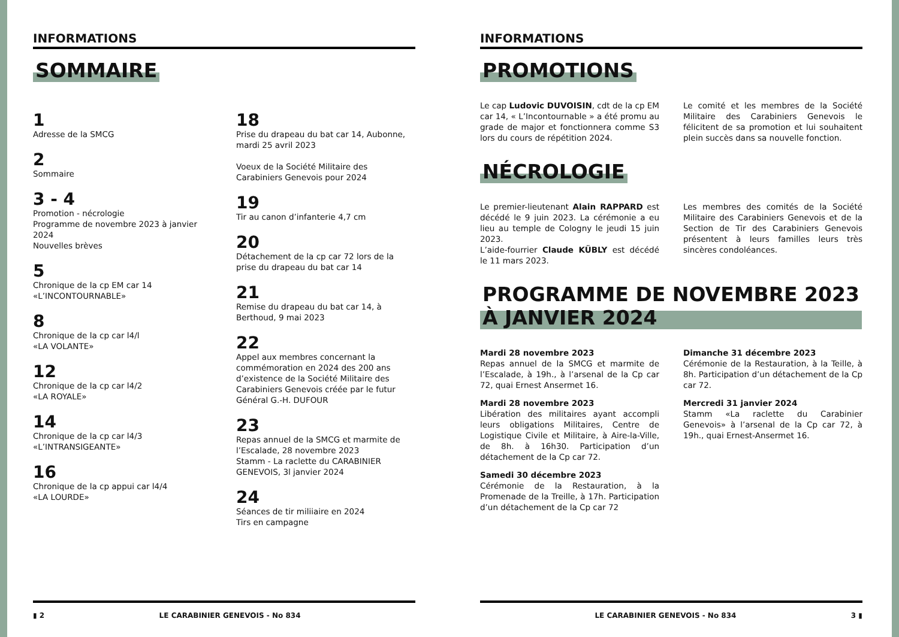INFORMATIONS
SOMMAIRE
1
Adresse de la SMCG
2
Sommaire
3 - 4
Promotion - nécrologie
Programme de novembre 2023 à janvier 2024
Nouvelles brèves
5
Chronique de la cp EM car 14
«L’INCONTOURNABLE»
8
Chronique de la cp car l4/l
«LA VOLANTE»
12
Chronique de la cp car l4/2
«LA ROYALE»
14
Chronique de la cp car l4/3
«L’INTRANSIGEANTE»
16
Chronique de la cp appui car l4/4
«LA LOURDE»
18
Prise du drapeau du bat car 14, Aubonne, mardi 25 avril 2023
Voeux de la Société Militaire des Carabiniers Genevois pour 2024
19
Tir au canon d’infanterie 4,7 cm
20
Détachement de la cp car 72 lors de la prise du drapeau du bat car 14
21
Remise du drapeau du bat car 14, à Berthoud, 9 mai 2023
22
Appel aux membres concernant la commémoration en 2024 des 200 ans d’existence de la Société Militaire des Carabiniers Genevois créée par le futur Général G.-H. DUFOUR
23
Repas annuel de la SMCG et marmite de l’Escalade, 28 novembre 2023
Stamm - La raclette du CARABINIER GENEVOIS, 3l janvier 2024
24
Séances de tir miliiaire en 2024
Tirs en campagne
▮ 2 LE CARABINIER GENEVOIS - No 834
INFORMATIONS
PROMOTIONS
Le cap Ludovic DUVOISIN, cdt de la cp EM car 14, « L’Incontournable » a été promu au grade de major et fonctionnera comme S3 lors du cours de répétition 2024.
Le comité et les membres de la Société Militaire des Carabiniers Genevois le félicitent de sa promotion et lui souhaitent plein succès dans sa nouvelle fonction.
NÉCROLOGIE
Le premier-lieutenant Alain RAPPARD est décédé le 9 juin 2023. La cérémonie a eu lieu au temple de Cologny le jeudi 15 juin 2023.
L’aide-fourrier Claude KÜBLY est décédé le 11 mars 2023.
Les membres des comités de la Société Militaire des Carabiniers Genevois et de la Section de Tir des Carabiniers Genevois présentent à leurs familles leurs très sincères condoléances.
PROGRAMME DE NOVEMBRE 2023
À JANVIER 2024
Mardi 28 novembre 2023
Repas annuel de la SMCG et marmite de l’Escalade, à 19h., à l’arsenal de la Cp car 72, quai Ernest Ansermet 16.
Mardi 28 novembre 2023
Libération des militaires ayant accompli leurs obligations Militaires, Centre de Logistique Civile et Militaire, à Aire-la-Ville, de 8h. à 16h30. Participation d’un détachement de la Cp car 72.
Samedi 30 décembre 2023
Cérémonie de la Restauration, à la Promenade de la Treille, à 17h. Participation d’un détachement de la Cp car 72
Dimanche 31 décembre 2023
Cérémonie de la Restauration, à la Teille, à 8h. Participation d’un détachement de la Cp car 72.
Mercredi 31 janvier 2024
Stamm «La raclette du Carabinier Genevois» à l’arsenal de la Cp car 72, à 19h., quai Ernest-Ansermet 16.
LE CARABINIER GENEVOIS - No 834 3 ▮